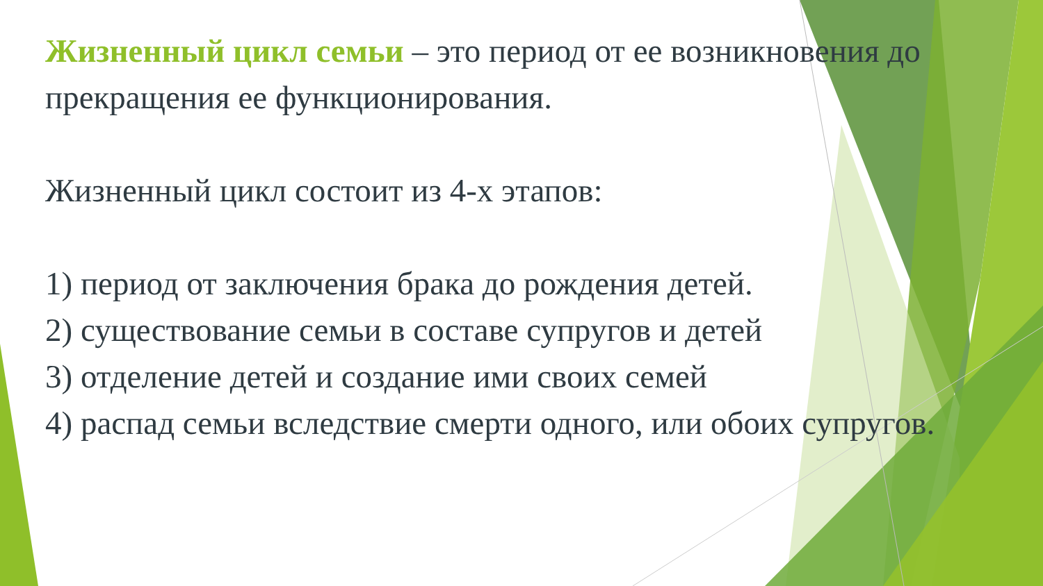Жизненный цикл семьи – это период от ее возникновения до прекращения ее функционирования.
Жизненный цикл состоит из 4-х этапов:
1) период от заключения брака до рождения детей.
2) существование семьи в составе супругов и детей
3) отделение детей и создание ими своих семей
4) распад семьи вследствие смерти одного, или обоих супругов.